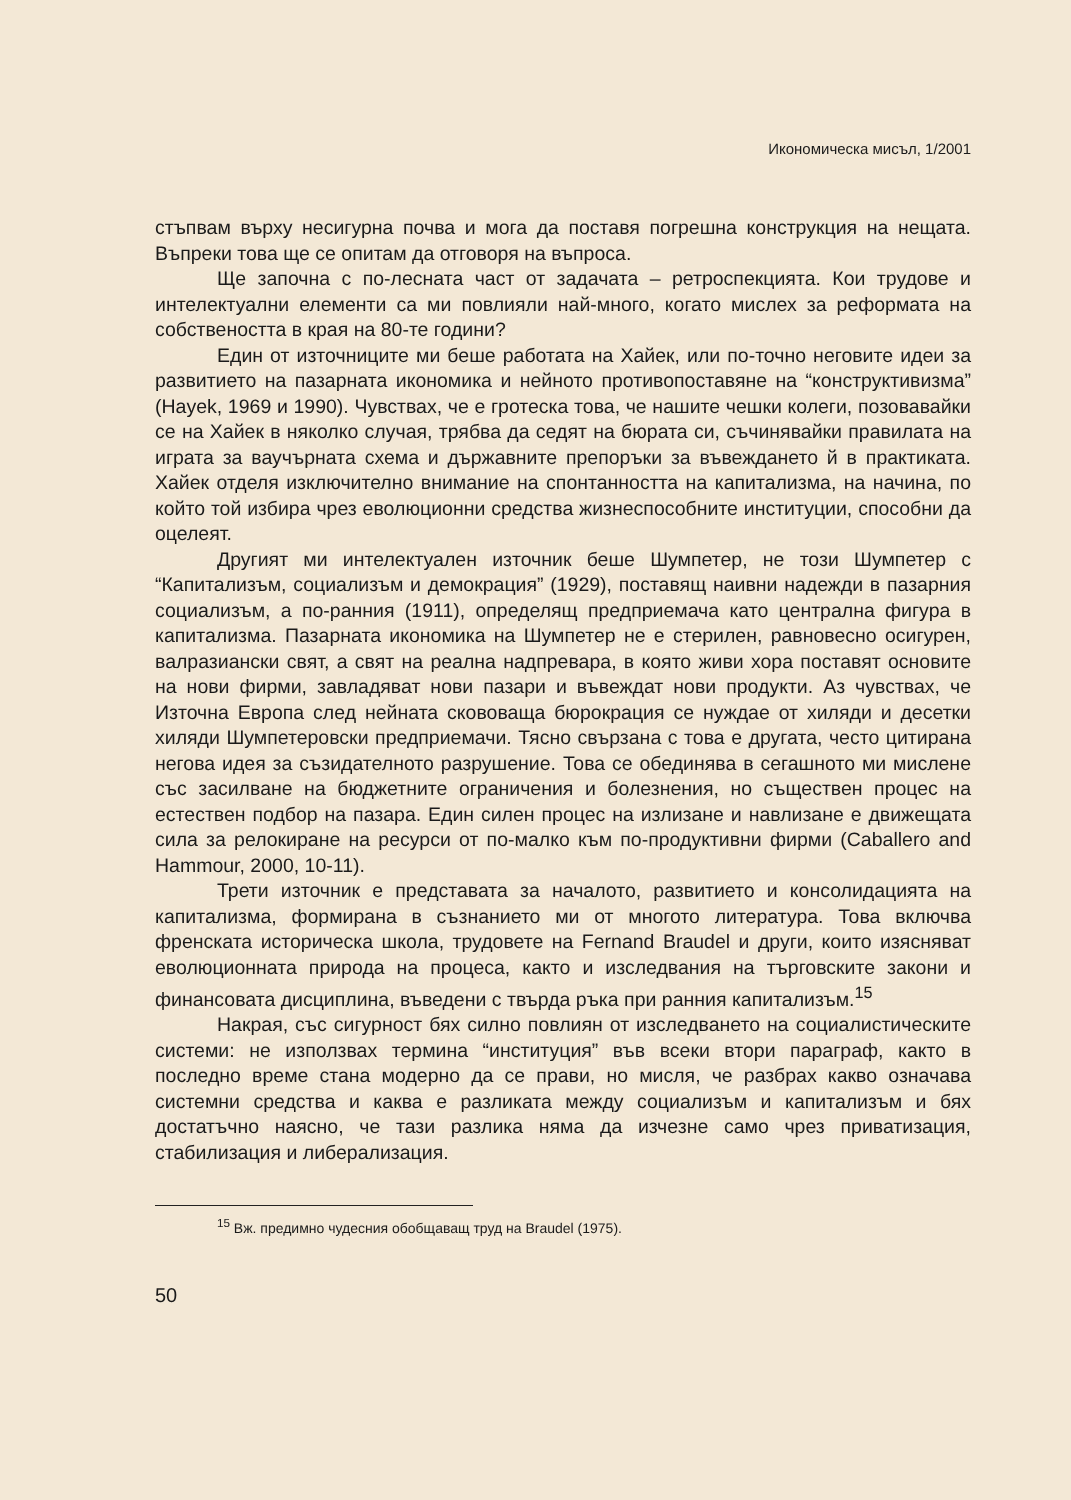Икономическа мисъл, 1/2001
стъпвам върху несигурна почва и мога да поставя погрешна конструкция на нещата. Въпреки това ще се опитам да отговоря на въпроса.
Ще започна с по-лесната част от задачата – ретроспекцията. Кои трудове и интелектуални елементи са ми повлияли най-много, когато мислех за реформата на собствеността в края на 80-те години?
Един от източниците ми беше работата на Хайек, или по-точно неговите идеи за развитието на пазарната икономика и нейното противопоставяне на “конструктивизма” (Hayek, 1969 и 1990). Чувствах, че е гротеска това, че нашите чешки колеги, позовавайки се на Хайек в няколко случая, трябва да седят на бюрата си, съчинявайки правилата на играта за ваучърната схема и държавните препоръки за въвеждането й в практиката. Хайек отделя изключително внимание на спонтанността на капитализма, на начина, по който той избира чрез еволюционни средства жизнеспособните институции, способни да оцелеят.
Другият ми интелектуален източник беше Шумпетер, не този Шумпетер с “Капитализъм, социализъм и демокрация” (1929), поставящ наивни надежди в пазарния социализъм, а по-ранния (1911), определящ предприемача като централна фигура в капитализма. Пазарната икономика на Шумпетер не е стерилен, равновесно осигурен, валразиански свят, а свят на реална надпревара, в която живи хора поставят основите на нови фирми, завладяват нови пазари и въвеждат нови продукти. Аз чувствах, че Източна Европа след нейната скововаща бюрокрация се нуждае от хиляди и десетки хиляди Шумпетеровски предприемачи. Тясно свързана с това е другата, често цитирана негова идея за съзидателното разрушение. Това се обединява в сегашното ми мислене със засилване на бюджетните ограничения и болезнения, но съществен процес на естествен подбор на пазара. Един силен процес на излизане и навлизане е движещата сила за релокиране на ресурси от по-малко към по-продуктивни фирми (Caballero and Hammour, 2000, 10-11).
Трети източник е представата за началото, развитието и консолидацията на капитализма, формирана в съзнанието ми от многото литература. Това включва френската историческа школа, трудовете на Fernand Braudel и други, които изясняват еволюционната природа на процеса, както и изследвания на търговските закони и финансовата дисциплина, въведени с твърда ръка при ранния капитализъм.<sup>15</sup>
Накрая, със сигурност бях силно повлиян от изследването на социалистическите системи: не използвах термина “институция” във всеки втори параграф, както в последно време стана модерно да се прави, но мисля, че разбрах какво означава системни средства и каква е разликата между социализъм и капитализъм и бях достатъчно наясно, че тази разлика няма да изчезне само чрез приватизация, стабилизация и либерализация.
<sup>15</sup> Вж. предимно чудесния обобщаващ труд на Braudel (1975).
50